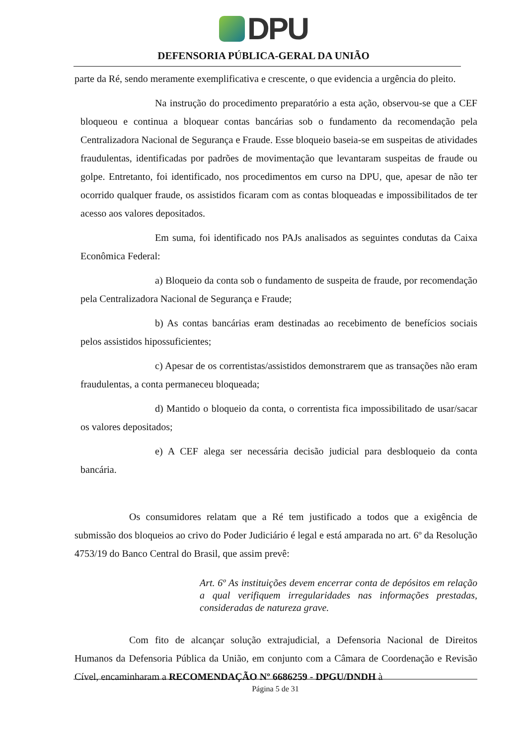DPU
DEFENSORIA PÚBLICA-GERAL DA UNIÃO
parte da Ré, sendo meramente exemplificativa e crescente, o que evidencia a urgência do pleito.
Na instrução do procedimento preparatório a esta ação, observou-se que a CEF bloqueou e continua a bloquear contas bancárias sob o fundamento da recomendação pela Centralizadora Nacional de Segurança e Fraude. Esse bloqueio baseia-se em suspeitas de atividades fraudulentas, identificadas por padrões de movimentação que levantaram suspeitas de fraude ou golpe. Entretanto, foi identificado, nos procedimentos em curso na DPU, que, apesar de não ter ocorrido qualquer fraude, os assistidos ficaram com as contas bloqueadas e impossibilitados de ter acesso aos valores depositados.
Em suma, foi identificado nos PAJs analisados as seguintes condutas da Caixa Econômica Federal:
a) Bloqueio da conta sob o fundamento de suspeita de fraude, por recomendação pela Centralizadora Nacional de Segurança e Fraude;
b) As contas bancárias eram destinadas ao recebimento de benefícios sociais pelos assistidos hipossuficientes;
c) Apesar de os correntistas/assistidos demonstrarem que as transações não eram fraudulentas, a conta permaneceu bloqueada;
d) Mantido o bloqueio da conta, o correntista fica impossibilitado de usar/sacar os valores depositados;
e) A CEF alega ser necessária decisão judicial para desbloqueio da conta bancária.
Os consumidores relatam que a Ré tem justificado a todos que a exigência de submissão dos bloqueios ao crivo do Poder Judiciário é legal e está amparada no art. 6º da Resolução 4753/19 do Banco Central do Brasil, que assim prevê:
Art. 6º As instituições devem encerrar conta de depósitos em relação a qual verifiquem irregularidades nas informações prestadas, consideradas de natureza grave.
Com fito de alcançar solução extrajudicial, a Defensoria Nacional de Direitos Humanos da Defensoria Pública da União, em conjunto com a Câmara de Coordenação e Revisão Cível, encaminharam a RECOMENDAÇÃO Nº 6686259 - DPGU/DNDH à
Página 5 de 31